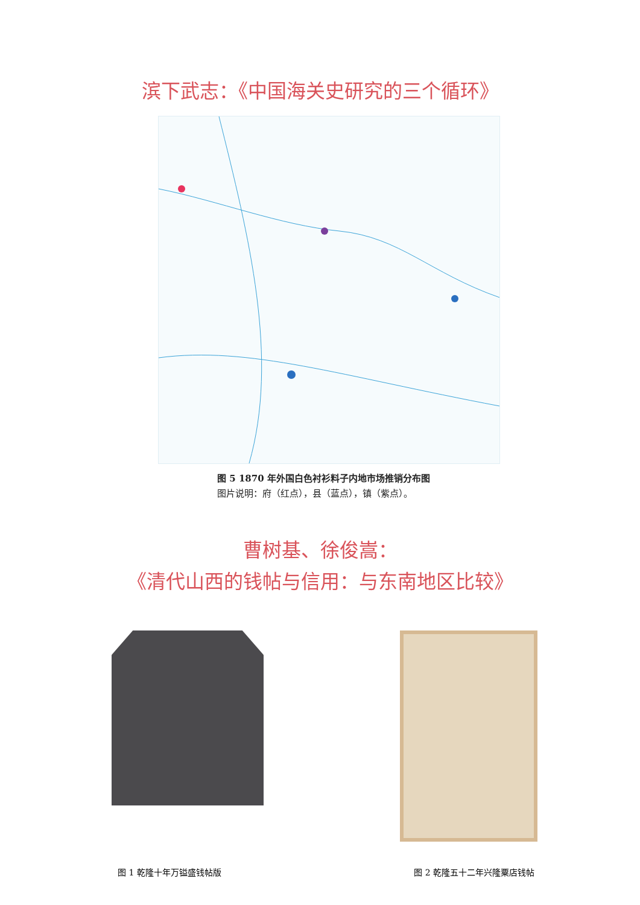滨下武志：《中国海关史研究的三个循环》
图 5 1870 年外国白色衬衫料子内地市场推销分布图
图片说明：府（红点），县（蓝点），镇（紫点）。
曹树基、徐俊嵩：
《清代山西的钱帖与信用：与东南地区比较》
图 1 乾隆十年万镒盛钱帖版 图 2 乾隆五十二年兴隆粟店钱帖